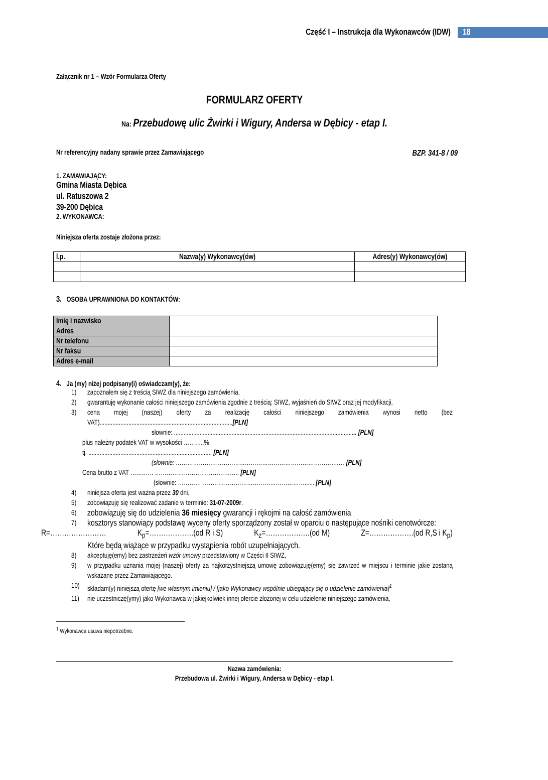Część I – Instrukcja dla Wykonawców (IDW) 18
Załącznik nr 1 – Wzór Formularza Oferty
FORMULARZ OFERTY
Na: Przebudowę ulic Żwirki i Wigury, Andersa w Dębicy - etap I.
Nr referencyjny nadany sprawie przez Zamawiającego BZP. 341-8 / 09
1. ZAMAWIAJĄCY:
Gmina Miasta Dębica
ul. Ratuszowa 2
39-200 Dębica
2. WYKONAWCA:
Niniejsza oferta zostaje złożona przez:
| l.p. | Nazwa(y) Wykonawcy(ów) | Adres(y) Wykonawcy(ów) |
| --- | --- | --- |
3. OSOBA UPRAWNIONA DO KONTAKTÓW:
| Imię i nazwisko | |
| Adres | |
| Nr telefonu | |
| Nr faksu | |
| Adres e-mail | |
4. Ja (my) niżej podpisany(i) oświadczam(y), że:
1) zapoznałem się z treścią SIWZ dla niniejszego zamówienia,
2) gwarantuję wykonanie całości niniejszego zamówienia zgodnie z treścią: SIWZ, wyjaśnień do SIWZ oraz jej modyfikacji,
3) cena mojej (naszej) oferty za realizację całości niniejszego zamówienia wynosi netto (bez VAT)...................................................................................[PLN]
słownie: .................................................................................................................. [PLN]
plus należny podatek VAT w wysokości ………..%
tj. ............................................................................. [PLN]
(słownie: ………………………………………………………………………….… [PLN]
Cena brutto z VAT ………… …………………………………….. [PLN]
(słownie: …………………………………………………………...... [PLN]
4) niniejsza oferta jest ważna przez 30 dni,
5) zobowiązuję się realizować zadanie w terminie: 31-07-2009r.
6) zobowiązuję się do udzielenia 36 miesięcy gwarancji i rękojmi na całość zamówienia
7) kosztorys stanowiący podstawę wyceny oferty sporządzony został w oparciu o następujące nośniki cenotwórcze:
R=…………………… K<sub>p</sub>=……………….(od R i S) K<sub>z</sub>=……………….(od M) Z=……………….(od R,S i K<sub>p</sub>)
Które będą wiążące w przypadku wystąpienia robót uzupełniających.
8) akceptuję(emy) bez zastrzeżeń wzór umowy przedstawiony w Części II SIWZ,
9) w przypadku uznania mojej (naszej) oferty za najkorzystniejszą umowę zobowiązuję(emy) się zawrzeć w miejscu i terminie jakie zostaną wskazane przez Zamawiającego.
10) składam(y) niniejszą ofertę [we własnym imieniu] / [jako Wykonawcy wspólnie ubiegający się o udzielenie zamówienia]<sup>1</sup>
11) nie uczestniczę(ymy) jako Wykonawca w jakiejkolwiek innej ofercie złożonej w celu udzielenie niniejszego zamówienia,
<sup>1</sup> Wykonawca usuwa niepotrzebne.
Nazwa zamówienia:
Przebudowa ul. Żwirki i Wigury, Andersa w Dębicy - etap I.